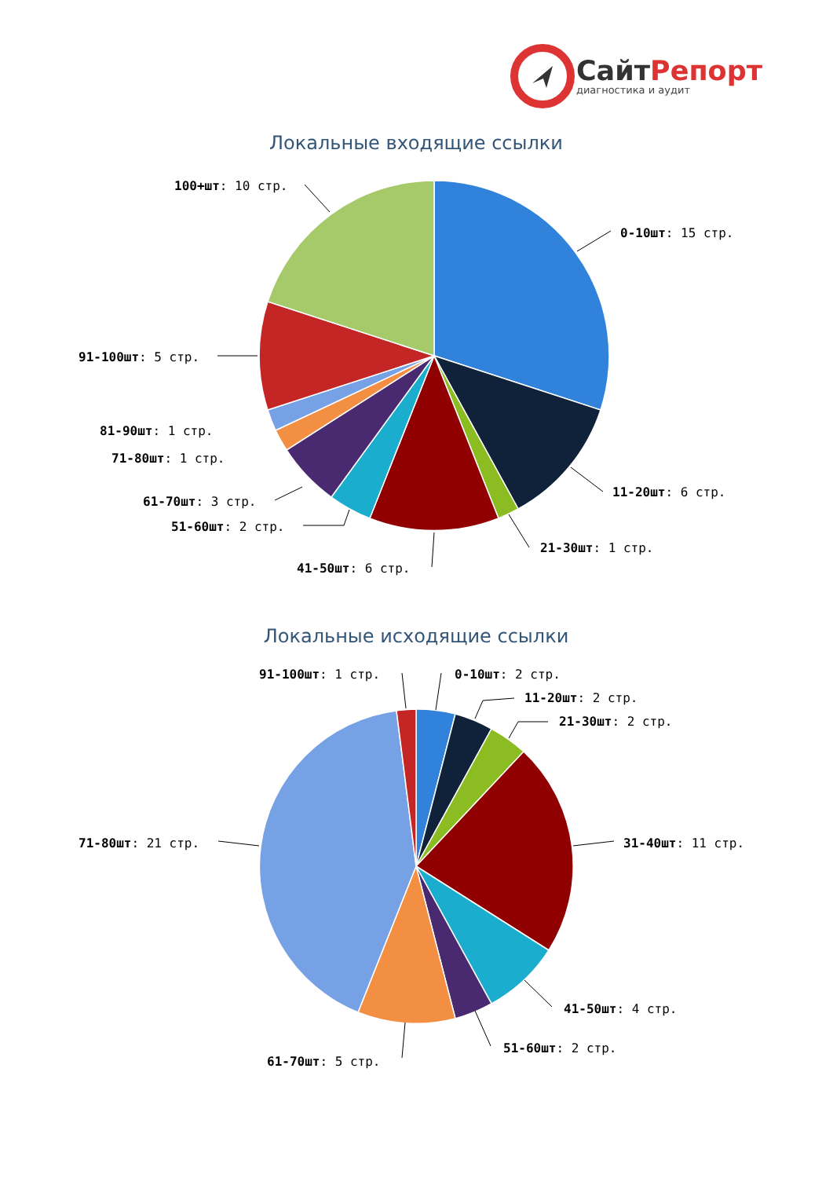СайтРепорт
диагностика и аудит
Локальные входящие ссылки
100+шт: 10 стр.
0-10шт: 15 стр.
91-100шт: 5 стр.
81-90шт: 1 стр.
71-80шт: 1 стр.
11-20шт: 6 стр.
61-70шт: 3 стр.
51-60шт: 2 стр.
21-30шт: 1 стр.
41-50шт: 6 стр.
Локальные исходящие ссылки
91-100шт: 1 стр.
0-10шт: 2 стр.
11-20шт: 2 стр.
21-30шт: 2 стр.
71-80шт: 21 стр.
31-40шт: 11 стр.
41-50шт: 4 стр.
51-60шт: 2 стр.
61-70шт: 5 стр.